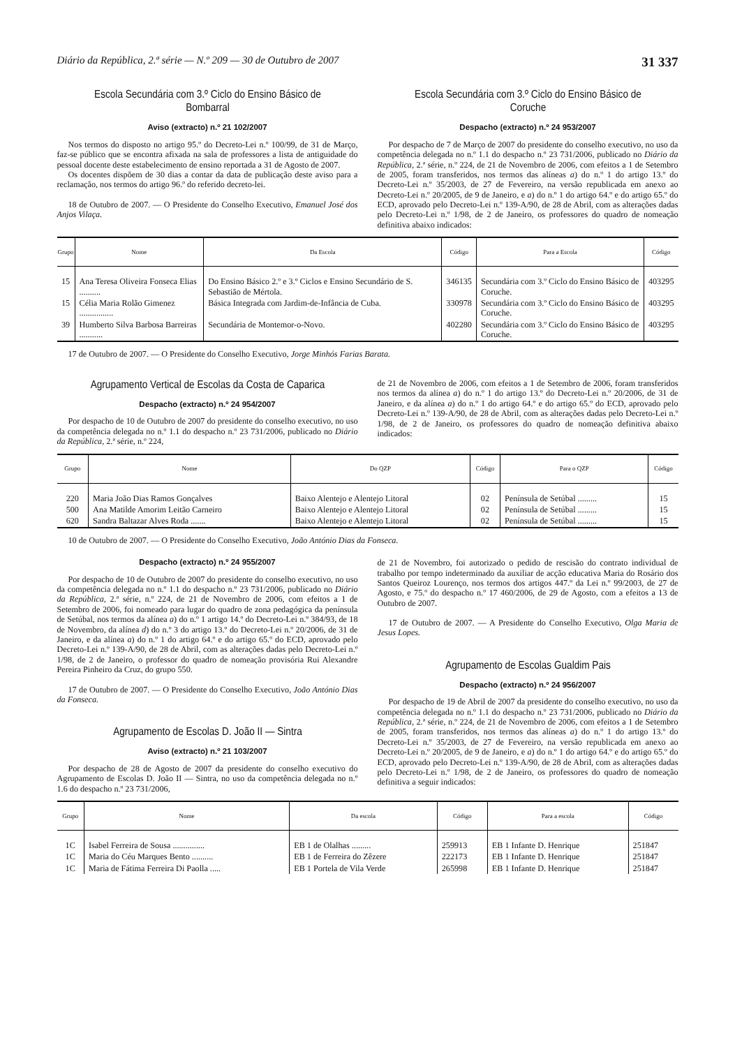Diário da República, 2.ª série — N.º 209 — 30 de Outubro de 2007 31 337
Escola Secundária com 3.º Ciclo do Ensino Básico de Bombarral
Aviso (extracto) n.º 21 102/2007
Nos termos do disposto no artigo 95.º do Decreto-Lei n.º 100/99, de 31 de Março, faz-se público que se encontra afixada na sala de professores a lista de antiguidade do pessoal docente deste estabelecimento de ensino reportada a 31 de Agosto de 2007.
Os docentes dispõem de 30 dias a contar da data de publicação deste aviso para a reclamação, nos termos do artigo 96.º do referido decreto-lei.
18 de Outubro de 2007. — O Presidente do Conselho Executivo, Emanuel José dos Anjos Vilaça.
Escola Secundária com 3.º Ciclo do Ensino Básico de Coruche
Despacho (extracto) n.º 24 953/2007
Por despacho de 7 de Março de 2007 do presidente do conselho executivo, no uso da competência delegada no n.º 1.1 do despacho n.º 23 731/2006, publicado no Diário da República, 2.ª série, n.º 224, de 21 de Novembro de 2006, com efeitos a 1 de Setembro de 2005, foram transferidos, nos termos das alíneas a) do n.º 1 do artigo 13.º do Decreto-Lei n.º 35/2003, de 27 de Fevereiro, na versão republicada em anexo ao Decreto-Lei n.º 20/2005, de 9 de Janeiro, e a) do n.º 1 do artigo 64.º e do artigo 65.º do ECD, aprovado pelo Decreto-Lei n.º 139-A/90, de 28 de Abril, com as alterações dadas pelo Decreto-Lei n.º 1/98, de 2 de Janeiro, os professores do quadro de nomeação definitiva abaixo indicados:
| Grupo | Nome | Da Escola | Código | Para a Escola | Código |
| --- | --- | --- | --- | --- | --- |
| 15 | Ana Teresa Oliveira Fonseca Elias .......... | Do Ensino Básico 2.º e 3.º Ciclos e Ensino Secundário de S. Sebastião de Mértola. | 346135 | Secundária com 3.º Ciclo do Ensino Básico de Coruche. | 403295 |
| 15 | Célia Maria Rolão Gimenez ................ | Básica Integrada com Jardim-de-Infância de Cuba. | 330978 | Secundária com 3.º Ciclo do Ensino Básico de Coruche. | 403295 |
| 39 | Humberto Silva Barbosa Barreiras ........... | Secundária de Montemor-o-Novo. | 402280 | Secundária com 3.º Ciclo do Ensino Básico de Coruche. | 403295 |
17 de Outubro de 2007. — O Presidente do Conselho Executivo, Jorge Minhós Farias Barata.
Agrupamento Vertical de Escolas da Costa de Caparica
Despacho (extracto) n.º 24 954/2007
Por despacho de 10 de Outubro de 2007 do presidente do conselho executivo, no uso da competência delegada no n.º 1.1 do despacho n.º 23 731/2006, publicado no Diário da República, 2.ª série, n.º 224,
de 21 de Novembro de 2006, com efeitos a 1 de Setembro de 2006, foram transferidos nos termos da alínea a) do n.º 1 do artigo 13.º do Decreto-Lei n.º 20/2006, de 31 de Janeiro, e da alínea a) do n.º 1 do artigo 64.º e do artigo 65.º do ECD, aprovado pelo Decreto-Lei n.º 139-A/90, de 28 de Abril, com as alterações dadas pelo Decreto-Lei n.º 1/98, de 2 de Janeiro, os professores do quadro de nomeação definitiva abaixo indicados:
| Grupo | Nome | Do QZP | Código | Para o QZP | Código |
| --- | --- | --- | --- | --- | --- |
| 220 | Maria João Dias Ramos Gonçalves | Baixo Alentejo e Alentejo Litoral | 02 | Península de Setúbal ......... | 15 |
| 500 | Ana Matilde Amorim Leitão Carneiro | Baixo Alentejo e Alentejo Litoral | 02 | Península de Setúbal ......... | 15 |
| 620 | Sandra Baltazar Alves Roda ....... | Baixo Alentejo e Alentejo Litoral | 02 | Península de Setúbal ......... | 15 |
10 de Outubro de 2007. — O Presidente do Conselho Executivo, João António Dias da Fonseca.
Despacho (extracto) n.º 24 955/2007
Por despacho de 10 de Outubro de 2007 do presidente do conselho executivo, no uso da competência delegada no n.º 1.1 do despacho n.º 23 731/2006, publicado no Diário da República, 2.ª série, n.º 224, de 21 de Novembro de 2006, com efeitos a 1 de Setembro de 2006, foi nomeado para lugar do quadro de zona pedagógica da península de Setúbal, nos termos da alínea a) do n.º 1 artigo 14.º do Decreto-Lei n.º 384/93, de 18 de Novembro, da alínea d) do n.º 3 do artigo 13.º do Decreto-Lei n.º 20/2006, de 31 de Janeiro, e da alínea a) do n.º 1 do artigo 64.º e do artigo 65.º do ECD, aprovado pelo Decreto-Lei n.º 139-A/90, de 28 de Abril, com as alterações dadas pelo Decreto-Lei n.º 1/98, de 2 de Janeiro, o professor do quadro de nomeação provisória Rui Alexandre Pereira Pinheiro da Cruz, do grupo 550.
17 de Outubro de 2007. — O Presidente do Conselho Executivo, João António Dias da Fonseca.
Agrupamento de Escolas D. João II — Sintra
Aviso (extracto) n.º 21 103/2007
Por despacho de 28 de Agosto de 2007 da presidente do conselho executivo do Agrupamento de Escolas D. João II — Sintra, no uso da competência delegada no n.º 1.6 do despacho n.º 23 731/2006,
de 21 de Novembro, foi autorizado o pedido de rescisão do contrato individual de trabalho por tempo indeterminado da auxiliar de acção educativa Maria do Rosário dos Santos Queiroz Lourenço, nos termos dos artigos 447.º da Lei n.º 99/2003, de 27 de Agosto, e 75.º do despacho n.º 17 460/2006, de 29 de Agosto, com a efeitos a 13 de Outubro de 2007.
17 de Outubro de 2007. — A Presidente do Conselho Executivo, Olga Maria de Jesus Lopes.
Agrupamento de Escolas Gualdim Pais
Despacho (extracto) n.º 24 956/2007
Por despacho de 19 de Abril de 2007 da presidente do conselho executivo, no uso da competência delegada no n.º 1.1 do despacho n.º 23 731/2006, publicado no Diário da República, 2.ª série, n.º 224, de 21 de Novembro de 2006, com efeitos a 1 de Setembro de 2005, foram transferidos, nos termos das alíneas a) do n.º 1 do artigo 13.º do Decreto-Lei n.º 35/2003, de 27 de Fevereiro, na versão republicada em anexo ao Decreto-Lei n.º 20/2005, de 9 de Janeiro, e a) do n.º 1 do artigo 64.º e do artigo 65.º do ECD, aprovado pelo Decreto-Lei n.º 139-A/90, de 28 de Abril, com as alterações dadas pelo Decreto-Lei n.º 1/98, de 2 de Janeiro, os professores do quadro de nomeação definitiva a seguir indicados:
| Grupo | Nome | Da escola | Código | Para a escola | Código |
| --- | --- | --- | --- | --- | --- |
| 1C | Isabel Ferreira de Sousa ............... | EB 1 de Olalhas ......... | 259913 | EB 1 Infante D. Henrique | 251847 |
| 1C | Maria do Céu Marques Bento .......... | EB 1 de Ferreira do Zêzere | 222173 | EB 1 Infante D. Henrique | 251847 |
| 1C | Maria de Fátima Ferreira Di Paolla ..... | EB 1 Portela de Vila Verde | 265998 | EB 1 Infante D. Henrique | 251847 |